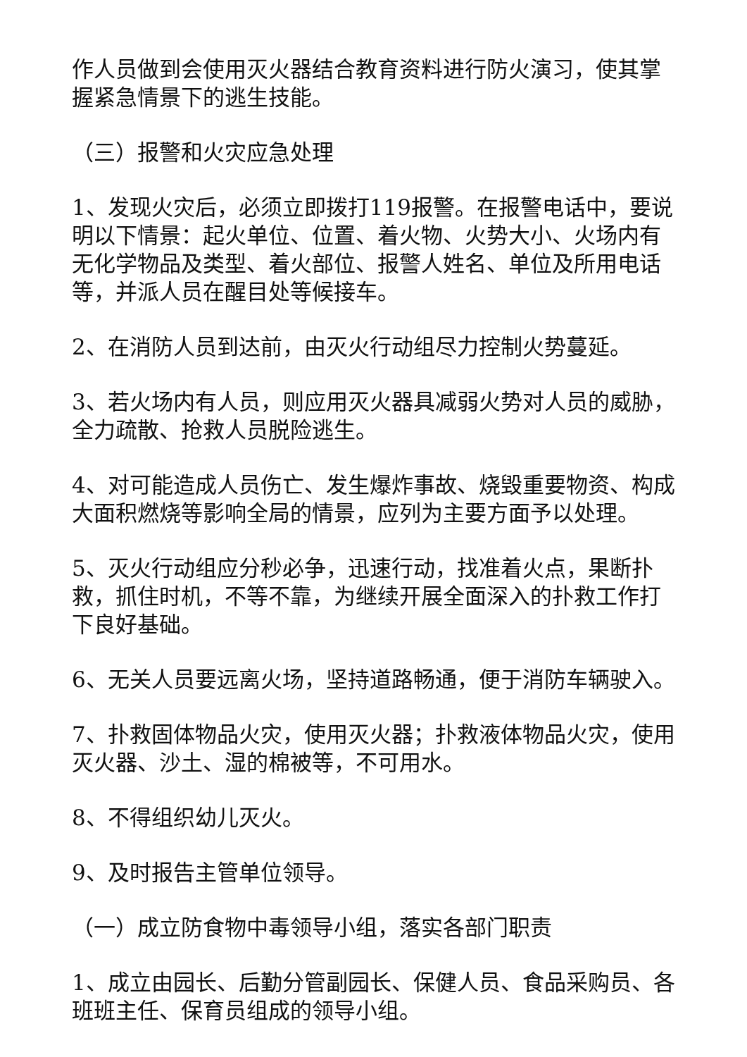作人员做到会使用灭火器结合教育资料进行防火演习，使其掌握紧急情景下的逃生技能。
（三）报警和火灾应急处理
1、发现火灾后，必须立即拨打119报警。在报警电话中，要说明以下情景：起火单位、位置、着火物、火势大小、火场内有无化学物品及类型、着火部位、报警人姓名、单位及所用电话等，并派人员在醒目处等候接车。
2、在消防人员到达前，由灭火行动组尽力控制火势蔓延。
3、若火场内有人员，则应用灭火器具减弱火势对人员的威胁，全力疏散、抢救人员脱险逃生。
4、对可能造成人员伤亡、发生爆炸事故、烧毁重要物资、构成大面积燃烧等影响全局的情景，应列为主要方面予以处理。
5、灭火行动组应分秒必争，迅速行动，找准着火点，果断扑救，抓住时机，不等不靠，为继续开展全面深入的扑救工作打下良好基础。
6、无关人员要远离火场，坚持道路畅通，便于消防车辆驶入。
7、扑救固体物品火灾，使用灭火器；扑救液体物品火灾，使用灭火器、沙土、湿的棉被等，不可用水。
8、不得组织幼儿灭火。
9、及时报告主管单位领导。
（一）成立防食物中毒领导小组，落实各部门职责
1、成立由园长、后勤分管副园长、保健人员、食品采购员、各班班主任、保育员组成的领导小组。